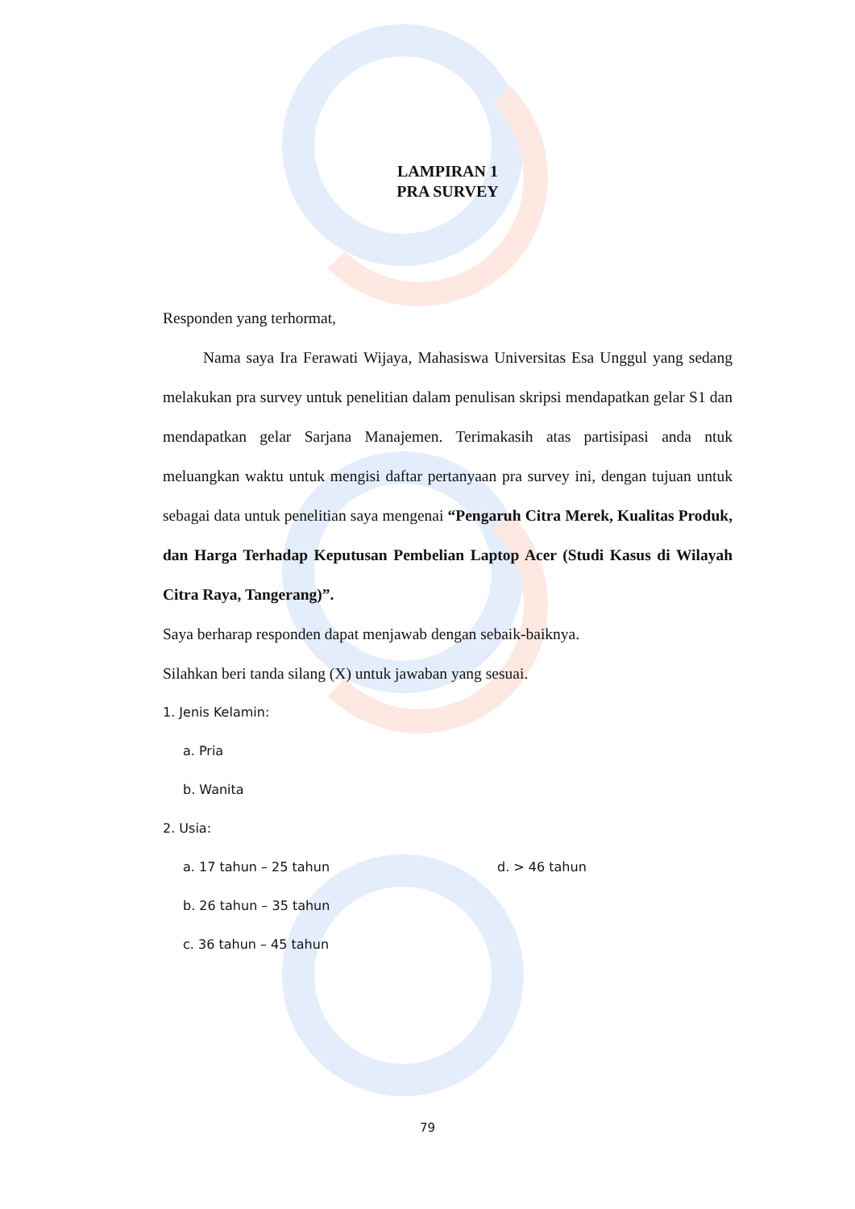LAMPIRAN 1
PRA SURVEY
Responden yang terhormat,
Nama saya Ira Ferawati Wijaya, Mahasiswa Universitas Esa Unggul yang sedang melakukan pra survey untuk penelitian dalam penulisan skripsi mendapatkan gelar S1 dan mendapatkan gelar Sarjana Manajemen. Terimakasih atas partisipasi anda ntuk meluangkan waktu untuk mengisi daftar pertanyaan pra survey ini, dengan tujuan untuk sebagai data untuk penelitian saya mengenai “Pengaruh Citra Merek, Kualitas Produk, dan Harga Terhadap Keputusan Pembelian Laptop Acer (Studi Kasus di Wilayah Citra Raya, Tangerang)”.
Saya berharap responden dapat menjawab dengan sebaik-baiknya.
Silahkan beri tanda silang (X) untuk jawaban yang sesuai.
1. Jenis Kelamin:
a. Pria
b. Wanita
2. Usia:
a. 17 tahun – 25 tahun d. > 46 tahun
b. 26 tahun – 35 tahun
c. 36 tahun – 45 tahun
79